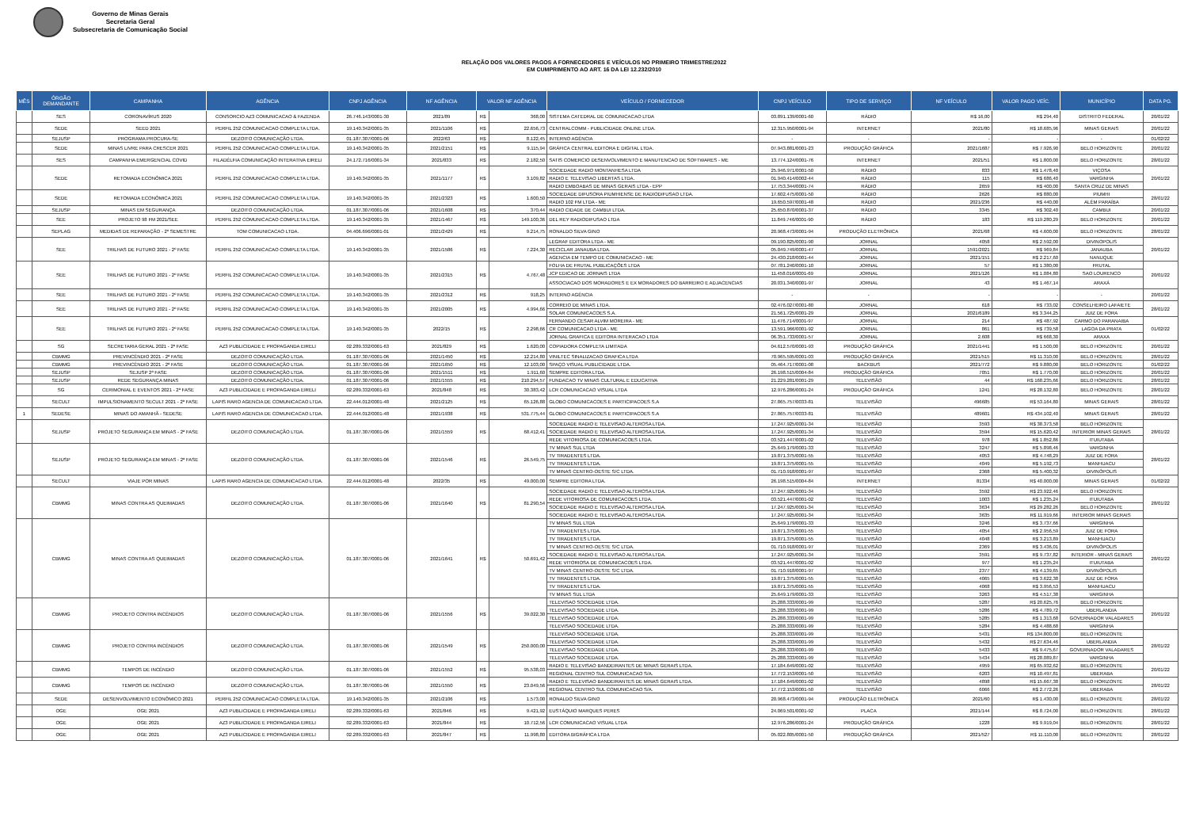Governo de Minas Gerais
Secretaria Geral
Subsecretaria de Comunicação Social
RELAÇÃO DOS VALORES PAGOS A FORNECEDORES E VEÍCULOS NO PRIMEIRO TRIMESTRE/2022
EM CUMPRIMENTO AO ART. 16 DA LEI 12.232/2010
| MÊS | ÓRGÃO DEMANDANTE | CAMPANHA | AGÊNCIA | CNPJ AGÊNCIA | NF AGÊNCIA | VALOR NF AGÊNCIA | | VEÍCULO / FORNECEDOR | CNPJ VEÍCULO | TIPO DE SERVIÇO | NF VEÍCULO | VALOR PAGO VEÍC. | MUNICÍPIO | DATA PG. |
| --- | --- | --- | --- | --- | --- | --- | --- | --- | --- | --- | --- | --- | --- | --- |
| | SES | CORONAVÍRUS 2020 | CONSORCIO AZ3 COMUNICACAO & FAZENDA | 26.746.143/0001-30 | 2021/89 | R$ | 368,00 | SISTEMA CATEDRAL DE COMUNICACAO LTDA | 03.891.139/0001-60 | RÁDIO | R$ 16,00 | R$ 294,40 | DISTRITO FEDERAL | 20/01/22 |
| | SEDE | SEED 2021 | PERFIL 252 COMUNICACAO COMPLETA LTDA. | 19.140.342/0001-35 | 2021/1106 | R$ | 22.656,73 | CENTRALCOMM - PUBLICIDADE ONLINE LTDA. | 12.315.950/0001-94 | INTERNET | 2021/80 | R$ 18.685,96 | MINAS GERAIS | 20/01/22 |
| | SEJUSP | PROGRAMA PROCURA-SE | DEZOITO COMUNICAÇÃO LTDA. | 01.187.307/0001-06 | 2022/63 | R$ | 8.122,45 | INTERNO AGÊNCIA | - | - | - | - | - | 01/02/22 |
| | SEDE | MINAS LIVRE PARA CRESCER 2021 | PERFIL 252 COMUNICACAO COMPLETA LTDA. | 19.140.342/0001-35 | 2021/2151 | R$ | 9.115,94 | GRÁFICA CENTRAL EDITORA E DIGITAL LTDA. | 07.943.881/0001-23 | PRODUÇÃO GRÁFICA | 2021/1687 | R$ 7.926,90 | BELO HORIZONTE | 20/01/22 |
| | SES | CAMPANHA EMERGENCIAL COVID | FILADÉLFIA COMUNICAÇÃO INTERATIVA EIRELI | 24.172.716/0001-34 | 2021/833 | R$ | 2.182,50 | SATIS COMERCIO DESENVOLVIMENTO E MANUTENCAO DE SOFTWARES - ME | 13.774.124/0001-76 | INTERNET | 2021/51 | R$ 1.800,00 | BELO HORIZONTE | 28/01/22 |
| | SEDE | RETOMADA ECONÔMICA 2021 | PERFIL 252 COMUNICACAO COMPLETA LTDA. | 19.140.342/0001-35 | 2021/1177 | R$ | 3.109,82 | SOCIEDADE RADIO MONTANHESA LTDA | 25.946.971/0001-50 | RÁDIO | 833 | R$ 1.478,40 | VIÇOSA | 20/01/22 |
| | | | | | | | | RADIO E TELEVISAO LIBERTAS LTDA. | 01.940.414/0002-44 | RÁDIO | 115 | R$ 686,40 | VARGINHA | |
| | | | | | | | | RADIO EMBOABAS DE MINAS GERAIS LTDA - EPP | 17.753.344/0001-74 | RÁDIO | 2659 | R$ 400,00 | SANTA CRUZ DE MINAS | |
| | SEDE | RETOMADA ECONÔMICA 2021 | PERFIL 252 COMUNICACAO COMPLETA LTDA. | 19.140.342/0001-35 | 2021/2323 | R$ | 1.600,50 | SOCIEDADE DIFUSORA PIUMHIENSE DE RADIODIFUSAO LTDA. | 17.602.475/0001-50 | RÁDIO | 2626 | R$ 880,00 | PIUMHI | 28/01/22 |
| | | | | | | | | RADIO 102 FM LTDA - ME | 19.650.597/0001-48 | RÁDIO | 2021/236 | R$ 440,00 | ALÉM PARAÍBA | |
| | SEJUSP | MINAS EM SEGURANÇA | DEZOITO COMUNICAÇÃO LTDA. | 01.187.307/0001-06 | 2021/1608 | R$ | 370,44 | RADIO CIDADE DE CAMBUI LTDA. | 25.650.870/0001-37 | RÁDIO | 3345 | R$ 302,40 | CAMBUI | 20/01/22 |
| | SEE | PROJETO 98 FM 2021/SEE | PERFIL 252 COMUNICACAO COMPLETA LTDA. | 19.140.342/0001-35 | 2021/1467 | R$ | 149.100,36 | DEL REY RADIODIFUSAO LTDA | 11.849.746/0001-90 | RÁDIO | 183 | R$ 119.280,29 | BELO HORIZONTE | 20/01/22 |
| | SEPLAG | MEDIDAS DE REPARAÇÃO - 2º SEMESTRE | TOM COMUNICACAO LTDA. | 04.406.696/0001-01 | 2021/2429 | R$ | 9.214,75 | RONALDO SILVA GINO | 20.968.473/0001-94 | PRODUÇÃO ELETRÔNICA | 2021/68 | R$ 4.600,00 | BELO HORIZONTE | 28/01/22 |
| | SEE | TRILHAS DE FUTURO 2021 - 2º FASE | PERFIL 252 COMUNICACAO COMPLETA LTDA. | 19.140.342/0001-35 | 2021/1586 | R$ | 7.224,30 | LEGRAF EDITORA LTDA - ME | 09.190.825/0001-90 | JORNAL | 4058 | R$ 2.592,00 | DIVINOPOLIS | 20/01/22 |
| | | | | | | | | RECICLAR JANAUBA LTDA. | 05.049.749/0001-47 | JORNAL | 1591/2021 | R$ 969,84 | JANAUBA | |
| | | | | | | | | AGENCIA EM TEMPO DE COMUNICACAO - ME | 24.430.218/0001-44 | JORNAL | 2021/151 | R$ 2.217,60 | NANUQUE | |
| | SEE | TRILHAS DE FUTURO 2021 - 2º FASE | PERFIL 252 COMUNICACAO COMPLETA LTDA. | 19.140.342/0001-35 | 2021/2315 | R$ | 4.767,48 | FOLHA DE FRUTAL PUBLICAÇÕES LTDA | 07.781.240/0001-10 | JORNAL | 57 | R$ 1.380,00 | FRUTAL | 20/01/22 |
| | | | | | | | | JCP EDICAO DE JORNAIS LTDA | 11.458.016/0001-69 | JORNAL | 2021/126 | R$ 1.084,80 | SAO LOURENCO | |
| | | | | | | | | ASSOCIACAO DOS MORADORES E EX MORADORES DO BARREIRO E ADJACENCIAS | 20.031.340/0001-97 | JORNAL | 43 | R$ 1.467,14 | ARAXÁ | |
| | SEE | TRILHAS DE FUTURO 2021 - 2º FASE | PERFIL 252 COMUNICACAO COMPLETA LTDA. | 19.140.342/0001-35 | 2021/2312 | R$ | 918,25 | INTERNO AGÊNCIA | - | - | - | - | - | 20/01/22 |
| | SEE | TRILHAS DE FUTURO 2021 - 2º FASE | PERFIL 252 COMUNICACAO COMPLETA LTDA. | 19.140.342/0001-35 | 2021/2005 | R$ | 4.994,66 | CORREIO DE MINAS LTDA. | 02.476.027/0001-80 | JORNAL | 618 | R$ 733,02 | CONSELHEIRO LAFAIETE | 28/01/22 |
| | | | | | | | | SOLAR COMUNICACOES S.A. | 21.561.725/0001-29 | JORNAL | 2021/6189 | R$ 3.344,25 | JUIZ DE FORA | |
| | SEE | TRILHAS DE FUTURO 2021 - 2º FASE | PERFIL 252 COMUNICACAO COMPLETA LTDA. | 19.140.342/0001-35 | 2022/15 | R$ | 2.298,66 | FERNANDO CESAR ALVIM MOREIRA - ME | 11.476.714/0001-97 | JORNAL | 214 | R$ 487,92 | CARMO DO PARANAIBA | 01/02/22 |
| | | | | | | | | CR COMUNICACAO LTDA - ME | 13.591.966/0001-92 | JORNAL | 861 | R$ 739,58 | LAGOA DA PRATA | |
| | | | | | | | | JORNAL GRAFICA E EDITORA INTERACAO LTDA | 06.351.733/0001-57 | JORNAL | 2.608 | R$ 668,30 | ARAXA | |
| | SG | SECRETARIA GERAL 2021 - 2ª FASE | AZ3 PUBLICIDADE E PROPAGANDA EIRELI | 02.289.332/0001-63 | 2021/829 | R$ | 1.620,00 | COPIADORA COMPLETA LIMITADA | 04.612.570/0001-93 | PRODUÇÃO GRÁFICA | 2021/1441 | R$ 1.500,00 | BELO HORIZONTE | 20/01/22 |
| | CBMMG | PREVINCÊNDIO 2021 - 2ª FASE | DEZOITO COMUNICAÇÃO LTDA. | 01.187.307/0001-06 | 2021/1450 | R$ | 12.214,80 | VINILTEC SINALIZACAO GRAFICA LTDA | 70.965.595/0001-03 | PRODUÇÃO GRÁFICA | 2021/515 | R$ 11.310,00 | BELO HORIZONTE | 28/01/22 |
| | CBMMG | PREVINCÊNDIO 2021 - 2ª FASE | DEZOITO COMUNICAÇÃO LTDA. | 01.187.307/0001-06 | 2021/1650 | R$ | 12.103,00 | SPAÇO VISUAL PUBLICIDADE LTDA. | 05.464.717/0001-08 | BACKBUS | 2021/772 | R$ 9.880,00 | BELO HORIZONTE | 01/02/22 |
| | SEJUSP | SEJUSP 2ª FASE | DEZOITO COMUNICAÇÃO LTDA. | 01.187.307/0001-06 | 2021/1511 | R$ | 1.911,60 | SEMPRE EDITORA LTDA. | 26.198.515/0004-84 | PRODUÇÃO GRÁFICA | 7051 | R$ 1.770,00 | BELO HORIZONTE | 20/01/22 |
| | SEJUSP | REDE SEGURANÇA MINAS | DEZOITO COMUNICAÇÃO LTDA. | 01.187.307/0001-06 | 2021/1555 | R$ | 210.294,57 | FUNDACAO TV MINAS CULTURAL E EDUCATIVA | 21.229.281/0001-29 | TELEVISÃO | 44 | R$ 168.235,66 | BELO HORIZONTE | 28/01/22 |
| | SG | CERIMONIAL E EVENTOS 2021 - 2ª FASE | AZ3 PUBLICIDADE E PROPAGANDA EIRELI | 02.289.332/0001-63 | 2021/848 | R$ | 30.383,42 | LCR COMUNICACAO VISUAL LTDA | 12.976.286/0001-24 | PRODUÇÃO GRÁFICA | 1241 | R$ 28.132,80 | BELO HORIZONTE | 28/01/22 |
| | SECULT | IMPULSIONAMENTO SECULT 2021 - 2ª FASE | LAPIS RARO AGENCIA DE COMUNICACAO LTDA. | 22.444.012/0001-48 | 2021/2125 | R$ | 65.126,88 | GLOBO COMUNICACOES E PARTICIPACOES S.A | 27.865.757/0033-81 | TELEVISÃO | 496685 | R$ 53.164,80 | MINAS GERAIS | 28/01/22 |
| 1 | SEDESE | MINAS DO AMANHÃ - SEDESE | LAPIS RARO AGENCIA DE COMUNICACAO LTDA. | 22.444.012/0001-48 | 2021/1938 | R$ | 531.775,44 | GLOBO COMUNICACOES E PARTICIPACOES S.A | 27.865.757/0033-81 | TELEVISÃO | 489601 | R$ 434.102,40 | MINAS GERAIS | 28/01/22 |
| | SEJUSP | PROJETO SEGURANÇA EM MINAS - 2ª FASE | DEZOITO COMUNICAÇÃO LTDA. | 01.187.307/0001-06 | 2021/1559 | R$ | 68.412,41 | SOCIEDADE RADIO E TELEVISAO ALTEROSA LTDA. | 17.247.925/0001-34 | TELEVISÃO | 3593 | R$ 38.373,58 | BELO HORIZONTE | 28/01/22 |
| | | | | | | | | SOCIEDADE RADIO E TELEVISAO ALTEROSA LTDA. | 17.247.925/0001-34 | TELEVISÃO | 3594 | R$ 15.620,42 | INTERIOR MINAS GERAIS | |
| | | | | | | | | REDE VITORIOSA DE COMUNICACOES LTDA. | 03.521.447/0001-02 | TELEVISÃO | 978 | R$ 1.852,86 | ITUIUTABA | |
| | SEJUSP | PROJETO SEGURANÇA EM MINAS - 2ª FASE | DEZOITO COMUNICAÇÃO LTDA. | 01.187.307/0001-06 | 2021/1546 | R$ | 26.549,75 | TV MINAS SUL LTDA | 25.649.179/0001-33 | TELEVISÃO | 3247 | R$ 5.898,46 | VARGINHA | 28/01/22 |
| | | | | | | | | TV TIRADENTES LTDA. | 19.871.375/0001-55 | TELEVISÃO | 4053 | R$ 4.748,29 | JUIZ DE FORA | |
| | | | | | | | | TV TIRADENTES LTDA. | 19.871.375/0001-55 | TELEVISÃO | 4049 | R$ 5.192,73 | MANHUACU | |
| | | | | | | | | TV MINAS CENTRO-OESTE S/C LTDA. | 01.710.918/0001-97 | TELEVISÃO | 2368 | R$ 5.400,32 | DIVINÓPOLIS | |
| | SECULT | VIAJE POR MINAS | LAPIS RARO AGENCIA DE COMUNICACAO LTDA. | 22.444.012/0001-48 | 2022/35 | R$ | 49.000,00 | SEMPRE EDITORA LTDA. | 26.198.515/0004-84 | INTERNET | 81334 | R$ 40.000,00 | MINAS GERAIS | 01/02/22 |
| | CBMMG | MINAS CONTRA AS QUEIMADAS | DEZOITO COMUNICAÇÃO LTDA. | 01.187.307/0001-06 | 2021/1640 | R$ | 81.290,54 | SOCIEDADE RADIO E TELEVISAO ALTEROSA LTDA. | 17.247.925/0001-34 | TELEVISÃO | 3592 | R$ 23.922,46 | BELO HORIZONTE | 28/01/22 |
| | | | | | | | | REDE VITORIOSA DE COMUNICACOES LTDA. | 03.521.447/0001-02 | TELEVISÃO | 1003 | R$ 1.235,24 | ITUIUTABA | |
| | | | | | | | | SOCIEDADE RADIO E TELEVISAO ALTEROSA LTDA. | 17.247.925/0001-34 | TELEVISÃO | 3634 | R$ 29.282,26 | BELO HORIZONTE | |
| | | | | | | | | SOCIEDADE RADIO E TELEVISAO ALTEROSA LTDA. | 17.247.925/0001-34 | TELEVISÃO | 3635 | R$ 11.919,66 | INTERIOR MINAS GERAIS | |
| | CBMMG | MINAS CONTRA AS QUEIMADAS | DEZOITO COMUNICAÇÃO LTDA. | 01.187.307/0001-06 | 2021/1641 | R$ | 50.691,42 | TV MINAS SUL LTDA | 25.649.179/0001-33 | TELEVISÃO | 3246 | R$ 3.737,66 | VARGINHA | 28/01/22 |
| | | | | | | | | TV TIRADENTES LTDA. | 19.871.375/0001-55 | TELEVISÃO | 4054 | R$ 2.956,59 | JUIZ DE FORA | |
| | | | | | | | | TV TIRADENTES LTDA. | 19.871.375/0001-55 | TELEVISÃO | 4048 | R$ 3.213,89 | MANHUACU | |
| | | | | | | | | TV MINAS CENTRO-OESTE S/C LTDA. | 01.710.918/0001-97 | TELEVISÃO | 2369 | R$ 3.436,01 | DIVINÓPOLIS | |
| | | | | | | | | SOCIEDADE RADIO E TELEVISAO ALTEROSA LTDA. | 17.247.925/0001-34 | TELEVISÃO | 3591 | R$ 9.737,82 | INTERIOR - MINAS GERAIS | |
| | | | | | | | | REDE VITORIOSA DE COMUNICACOES LTDA. | 03.521.447/0001-02 | TELEVISÃO | 977 | R$ 1.235,24 | ITUIUTABA | |
| | | | | | | | | TV MINAS CENTRO-OESTE S/C LTDA. | 01.710.918/0001-97 | TELEVISÃO | 2377 | R$ 4.139,65 | DIVINÓPOLIS | |
| | | | | | | | | TV TIRADENTES LTDA. | 19.871.375/0001-55 | TELEVISÃO | 4065 | R$ 3.622,38 | JUIZ DE FORA | |
| | | | | | | | | TV TIRADENTES LTDA. | 19.871.375/0001-55 | TELEVISÃO | 4068 | R$ 3.956,53 | MANHUACU | |
| | | | | | | | | TV MINAS SUL LTDA | 25.649.179/0001-33 | TELEVISÃO | 3263 | R$ 4.517,38 | VARGINHA | |
| | CBMMG | PROJETO CONTRA INCÊNDIOS | DEZOITO COMUNICAÇÃO LTDA. | 01.187.307/0001-06 | 2021/1556 | R$ | 39.022,30 | TELEVISAO SOCIEDADE LTDA. | 25.288.333/0001-99 | TELEVISÃO | 5287 | R$ 20.625,76 | BELO HORIZONTE | 20/01/22 |
| | | | | | | | | TELEVISAO SOCIEDADE LTDA. | 25.288.333/0001-99 | TELEVISÃO | 5286 | R$ 4.789,72 | UBERLANDIA | |
| | | | | | | | | TELEVISAO SOCIEDADE LTDA. | 25.288.333/0001-99 | TELEVISÃO | 5285 | R$ 1.313,68 | GOVERNADOR VALADARES | |
| | | | | | | | | TELEVISAO SOCIEDADE LTDA. | 25.288.333/0001-99 | TELEVISÃO | 5284 | R$ 4.488,68 | VARGINHA | |
| | CBMMG | PROJETO CONTRA INCÊNDIOS | DEZOITO COMUNICAÇÃO LTDA. | 01.187.307/0001-06 | 2021/1549 | R$ | 250.000,00 | TELEVISAO SOCIEDADE LTDA. | 25.288.333/0001-99 | TELEVISÃO | 5431 | R$ 134.800,00 | BELO HORIZONTE | 28/01/22 |
| | | | | | | | | TELEVISAO SOCIEDADE LTDA. | 25.288.333/0001-99 | TELEVISÃO | 5432 | R$ 27.634,46 | UBERLANDIA | |
| | | | | | | | | TELEVISAO SOCIEDADE LTDA. | 25.288.333/0001-99 | TELEVISÃO | 5433 | R$ 9.475,67 | GOVERNADOR VALADARES | |
| | | | | | | | | TELEVISAO SOCIEDADE LTDA. | 25.288.333/0001-99 | TELEVISÃO | 5434 | R$ 28.089,87 | VARGINHA | |
| | CBMMG | TEMPOS DE INCÊNDIO | DEZOITO COMUNICAÇÃO LTDA. | 01.187.307/0001-06 | 2021/1552 | R$ | 95.538,03 | RADIO E TELEVISAO BANDEIRANTES DE MINAS GERAIS LTDA. | 17.184.649/0001-02 | TELEVISÃO | 4959 | R$ 65.932,62 | BELO HORIZONTE | 20/01/22 |
| | | | | | | | | REGIONAL CENTRO SUL COMUNICACAO S/A. | 17.772.153/0001-50 | TELEVISÃO | 6203 | R$ 10.497,81 | UBERABA | |
| | CBMMG | TEMPOS DE INCÊNDIO | DEZOITO COMUNICAÇÃO LTDA. | 01.187.307/0001-06 | 2021/1550 | R$ | 23.049,56 | RADIO E TELEVISAO BANDEIRANTES DE MINAS GERAIS LTDA. | 17.184.649/0001-02 | TELEVISÃO | 4898 | R$ 15.667,38 | BELO HORIZONTE | 28/01/22 |
| | | | | | | | | REGIONAL CENTRO SUL COMUNICACAO S/A. | 17.772.153/0001-50 | TELEVISÃO | 6066 | R$ 2.772,26 | UBERABA | |
| | SEDE | DESENVOLVIMENTO ECONÔMICO 2021 | PERFIL 252 COMUNICACAO COMPLETA LTDA. | 19.140.342/0001-35 | 2021/2106 | R$ | 1.573,00 | RONALDO SILVA GINO | 20.968.473/0001-94 | PRODUÇÃO ELETRÔNICA | 2021/60 | R$ 1.430,00 | BELO HORIZONTE | 28/01/22 |
| | OGE | OGE 2021 | AZ3 PUBLICIDADE E PROPAGANDA EIRELI | 02.289.332/0001-63 | 2021/846 | R$ | 9.421,92 | EUSTÁQUIO MARQUES PERES | 24.069.501/0001-92 | PLACA | 2021/144 | R$ 8.724,00 | BELO HORIZONTE | 28/01/22 |
| | OGE | OGE 2021 | AZ3 PUBLICIDADE E PROPAGANDA EIRELI | 02.289.332/0001-63 | 2021/844 | R$ | 10.712,56 | LCR COMUNICACAO VISUAL LTDA | 12.976.286/0001-24 | PRODUÇÃO GRÁFICA | 1228 | R$ 9.919,04 | BELO HORIZONTE | 28/01/22 |
| | OGE | OGE 2021 | AZ3 PUBLICIDADE E PROPAGANDA EIRELI | 02.289.332/0001-63 | 2021/847 | R$ | 11.998,80 | EDITORA BIGRÁFICA LTDA | 05.022.805/0001-50 | PRODUÇÃO GRÁFICA | 2021/527 | R$ 11.110,00 | BELO HORIZONTE | 28/01/22 |